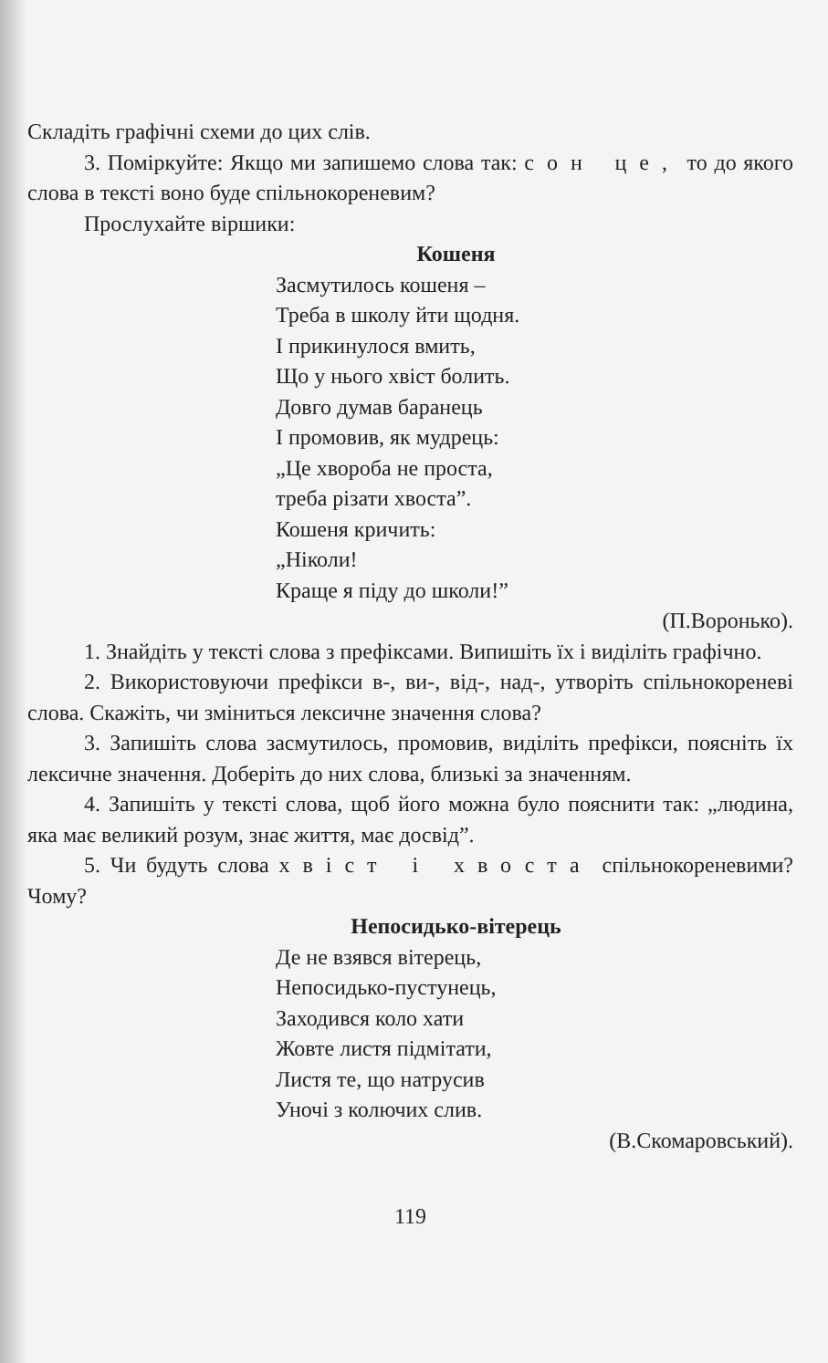Складіть графічні схеми до цих слів.
3. Поміркуйте: Якщо ми запишемо слова так: сон це, то до якого слова в тексті воно буде спільнокореневим?
Прослухайте віршики:
Кошеня
Засмутилось кошеня –
Треба в школу йти щодня.
І прикинулося вмить,
Що у нього хвіст болить.
Довго думав баранець
І промовив, як мудрець:
„Це хвороба не проста,
треба різати хвоста”.
Кошеня кричить:
„Ніколи!
Краще я піду до школи!”
(П.Воронько).
1. Знайдіть у тексті слова з префіксами. Випишіть їх і виділіть графічно.
2. Використовуючи префікси в-, ви-, від-, над-, утворіть спільнокореневі слова. Скажіть, чи зміниться лексичне значення слова?
3. Запишіть слова засмутилось, промовив, виділіть префікси, поясніть їх лексичне значення. Доберіть до них слова, близькі за значенням.
4. Запишіть у тексті слова, щоб його можна було пояснити так: „людина, яка має великий розум, знає життя, має досвід”.
5. Чи будуть слова хвіст і хвоста спільнокореневими? Чому?
Непосидько-вітерець
Де не взявся вітерець,
Непосидько-пустунець,
Заходився коло хати
Жовте листя підмітати,
Листя те, що натрусив
Уночі з колючих слив.
(В.Скомаровський).
119